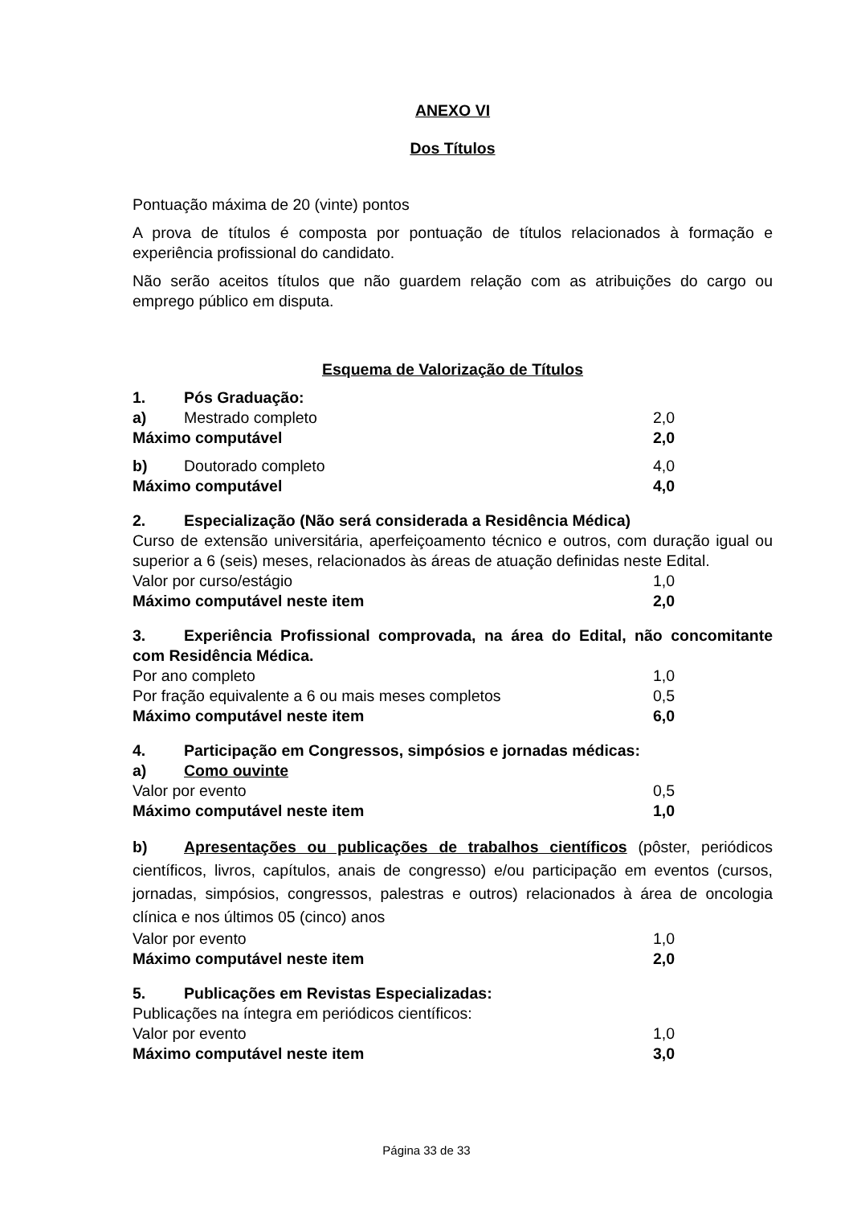ANEXO VI
Dos Títulos
Pontuação máxima de 20 (vinte) pontos
A prova de títulos é composta por pontuação de títulos relacionados à formação e experiência profissional do candidato.
Não serão aceitos títulos que não guardem relação com as atribuições do cargo ou emprego público em disputa.
Esquema de Valorização de Títulos
1. Pós Graduação:
a) Mestrado completo 2,0
Máximo computável 2,0
b) Doutorado completo 4,0
Máximo computável 4,0
2. Especialização (Não será considerada a Residência Médica)
Curso de extensão universitária, aperfeiçoamento técnico e outros, com duração igual ou superior a 6 (seis) meses, relacionados às áreas de atuação definidas neste Edital.
Valor por curso/estágio 1,0
Máximo computável neste item 2,0
3. Experiência Profissional comprovada, na área do Edital, não concomitante com Residência Médica.
Por ano completo 1,0
Por fração equivalente a 6 ou mais meses completos 0,5
Máximo computável neste item 6,0
4. Participação em Congressos, simpósios e jornadas médicas:
a) Como ouvinte
Valor por evento 0,5
Máximo computável neste item 1,0
b) Apresentações ou publicações de trabalhos científicos (pôster, periódicos científicos, livros, capítulos, anais de congresso) e/ou participação em eventos (cursos, jornadas, simpósios, congressos, palestras e outros) relacionados à área de oncologia clínica e nos últimos 05 (cinco) anos
Valor por evento 1,0
Máximo computável neste item 2,0
5. Publicações em Revistas Especializadas:
Publicações na íntegra em periódicos científicos:
Valor por evento 1,0
Máximo computável neste item 3,0
Página 33 de 33